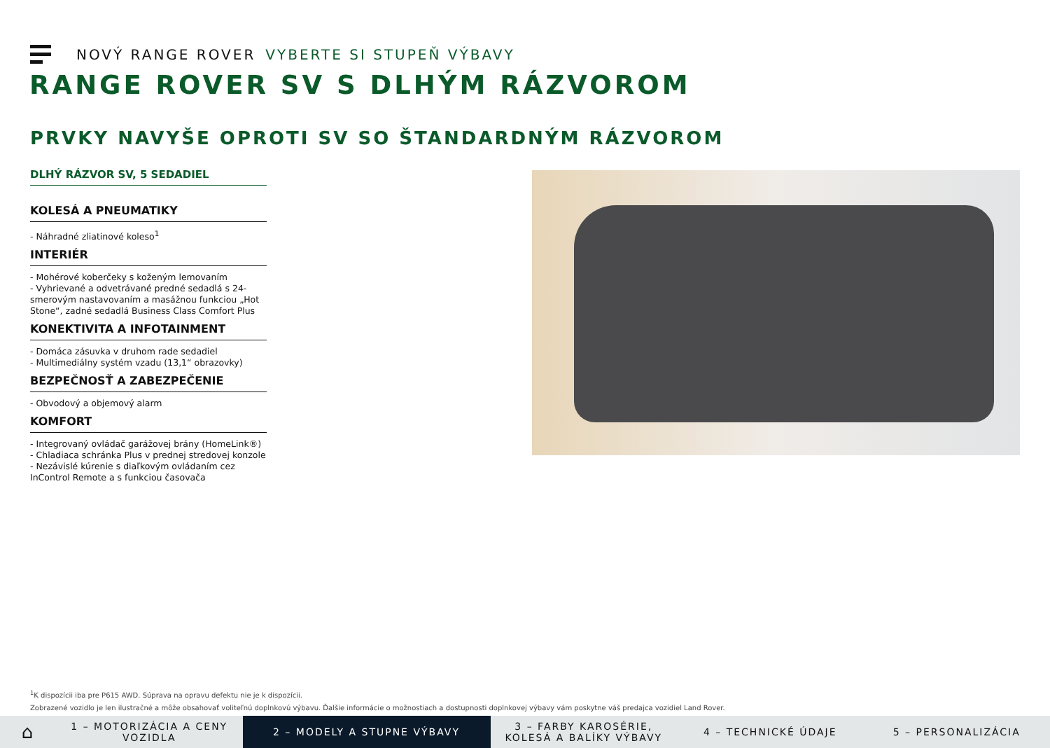NOVÝ RANGE ROVER VYBERTE SI STUPEŇ VÝBAVY
RANGE ROVER SV S DLHÝM RÁZVOROM
PRVKY NAVYŠE OPROTI SV SO ŠTANDARDNÝM RÁZVOROM
DLHÝ RÁZVOR SV, 5 SEDADIEL
KOLESÁ A PNEUMATIKY
- Náhradné zliatinové koleso<sup>1</sup>
INTERIÉR
- Mohérové koberčeky s koženým lemovaním
- Vyhrievané a odvetrávané predné sedadlá s 24-smerovým nastavovaním a masážnou funkciou „Hot Stone“, zadné sedadlá Business Class Comfort Plus
KONEKTIVITA A INFOTAINMENT
- Domáca zásuvka v druhom rade sedadiel
- Multimediálny systém vzadu (13,1“ obrazovky)
BEZPEČNOSŤ A ZABEZPEČENIE
- Obvodový a objemový alarm
KOMFORT
- Integrovaný ovládač garážovej brány (HomeLink®)
- Chladiaca schránka Plus v prednej stredovej konzole
- Nezávislé kúrenie s diaľkovým ovládaním cez InControl Remote a s funkciou časovača
<sup>1</sup> K dispozícii iba pre P615 AWD. Súprava na opravu defektu nie je k dispozícii.
Zobrazené vozidlo je len ilustračné a môže obsahovať voliteľnú doplnkovú výbavu. Ďalšie informácie o možnostiach a dostupnosti doplnkovej výbavy vám poskytne váš predajca vozidiel Land Rover.
⌂
1 – MOTORIZÁCIA A CENY VOZIDLA
2 – MODELY A STUPNE VÝBAVY
3 – FARBY KAROSÉRIE, KOLESÁ A BALÍKY VÝBAVY
4 – TECHNICKÉ ÚDAJE 5 – PERSONALIZÁCIA